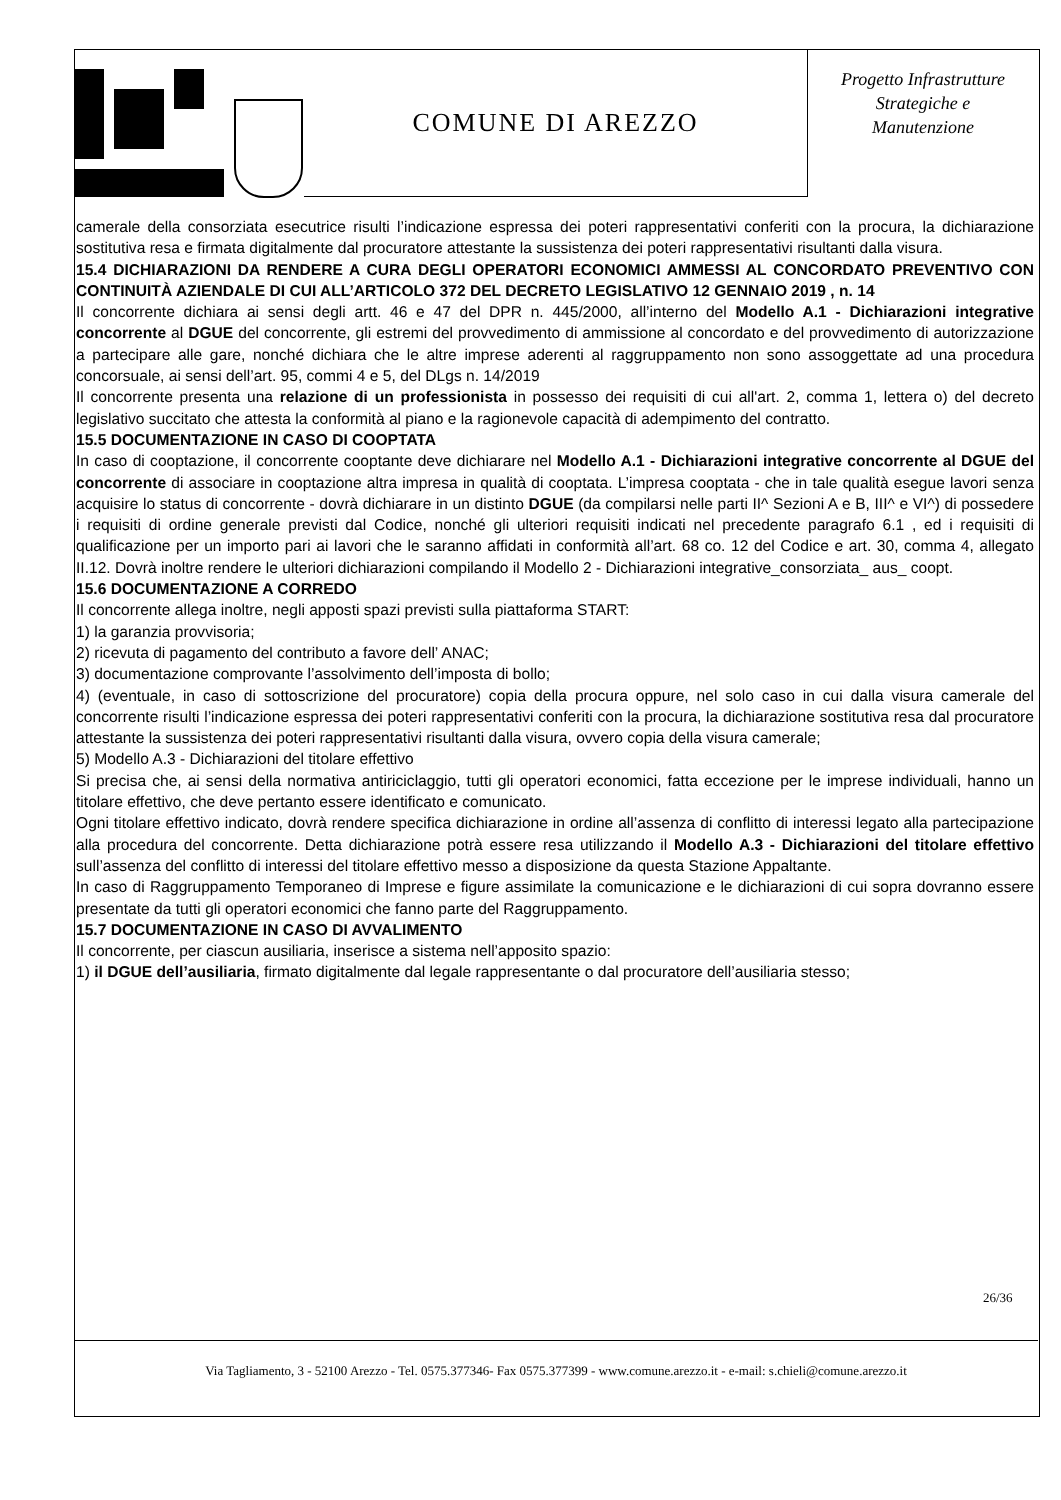COMUNE DI AREZZO
Progetto Infrastrutture
Strategiche e
Manutenzione
camerale della consorziata esecutrice risulti l’indicazione espressa dei poteri rappresentativi conferiti con la procura, la dichiarazione sostitutiva resa e firmata digitalmente dal procuratore attestante la sussistenza dei poteri rappresentativi risultanti dalla visura.
15.4 DICHIARAZIONI DA RENDERE A CURA DEGLI OPERATORI ECONOMICI AMMESSI AL CONCORDATO PREVENTIVO CON CONTINUITÀ AZIENDALE DI CUI ALL’ARTICOLO 372 DEL DECRETO LEGISLATIVO 12 GENNAIO 2019 , n. 14
Il concorrente dichiara ai sensi degli artt. 46 e 47 del DPR n. 445/2000, all’interno del Modello A.1 - Dichiarazioni integrative concorrente al DGUE del concorrente, gli estremi del provvedimento di ammissione al concordato e del provvedimento di autorizzazione a partecipare alle gare, nonché dichiara che le altre imprese aderenti al raggruppamento non sono assoggettate ad una procedura concorsuale, ai sensi dell’art. 95, commi 4 e 5, del DLgs n. 14/2019
Il concorrente presenta una relazione di un professionista in possesso dei requisiti di cui all'art. 2, comma 1, lettera o) del decreto legislativo succitato che attesta la conformità al piano e la ragionevole capacità di adempimento del contratto.
15.5 DOCUMENTAZIONE IN CASO DI COOPTATA
In caso di cooptazione, il concorrente cooptante deve dichiarare nel Modello A.1 - Dichiarazioni integrative concorrente al DGUE del concorrente di associare in cooptazione altra impresa in qualità di cooptata. L’impresa cooptata - che in tale qualità esegue lavori senza acquisire lo status di concorrente - dovrà dichiarare in un distinto DGUE (da compilarsi nelle parti II^ Sezioni A e B, III^ e VI^) di possedere i requisiti di ordine generale previsti dal Codice, nonché gli ulteriori requisiti indicati nel precedente paragrafo 6.1 , ed i requisiti di qualificazione per un importo pari ai lavori che le saranno affidati in conformità all’art. 68 co. 12 del Codice e art. 30, comma 4, allegato II.12. Dovrà inoltre rendere le ulteriori dichiarazioni compilando il Modello 2 - Dichiarazioni integrative_consorziata_ aus_ coopt.
15.6 DOCUMENTAZIONE A CORREDO
Il concorrente allega inoltre, negli apposti spazi previsti sulla piattaforma START:
1) la garanzia provvisoria;
2) ricevuta di pagamento del contributo a favore dell’ ANAC;
3) documentazione comprovante l’assolvimento dell’imposta di bollo;
4) (eventuale, in caso di sottoscrizione del procuratore) copia della procura oppure, nel solo caso in cui dalla visura camerale del concorrente risulti l’indicazione espressa dei poteri rappresentativi conferiti con la procura, la dichiarazione sostitutiva resa dal procuratore attestante la sussistenza dei poteri rappresentativi risultanti dalla visura, ovvero copia della visura camerale;
5) Modello A.3 - Dichiarazioni del titolare effettivo
Si precisa che, ai sensi della normativa antiriciclaggio, tutti gli operatori economici, fatta eccezione per le imprese individuali, hanno un titolare effettivo, che deve pertanto essere identificato e comunicato.
Ogni titolare effettivo indicato, dovrà rendere specifica dichiarazione in ordine all’assenza di conflitto di interessi legato alla partecipazione alla procedura del concorrente. Detta dichiarazione potrà essere resa utilizzando il Modello A.3 - Dichiarazioni del titolare effettivo sull’assenza del conflitto di interessi del titolare effettivo messo a disposizione da questa Stazione Appaltante.
In caso di Raggruppamento Temporaneo di Imprese e figure assimilate la comunicazione e le dichiarazioni di cui sopra dovranno essere presentate da tutti gli operatori economici che fanno parte del Raggruppamento.
15.7 DOCUMENTAZIONE IN CASO DI AVVALIMENTO
Il concorrente, per ciascun ausiliaria, inserisce a sistema nell’apposito spazio:
1) il DGUE dell’ausiliaria, firmato digitalmente dal legale rappresentante o dal procuratore dell’ausiliaria stesso;
26/36
Via Tagliamento, 3 - 52100 Arezzo - Tel. 0575.377346- Fax 0575.377399 - www.comune.arezzo.it - e-mail: s.chieli@comune.arezzo.it